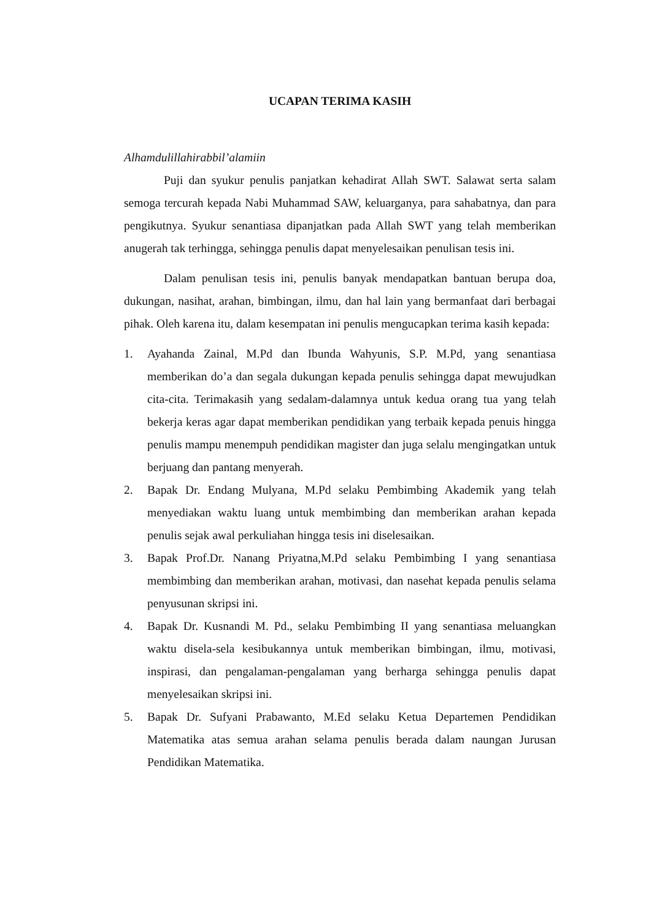UCAPAN TERIMA KASIH
Alhamdulillahirabbil’alamiin
Puji dan syukur penulis panjatkan kehadirat Allah SWT. Salawat serta salam semoga tercurah kepada Nabi Muhammad SAW, keluarganya, para sahabatnya, dan para pengikutnya. Syukur senantiasa dipanjatkan pada Allah SWT yang telah memberikan anugerah tak terhingga, sehingga penulis dapat menyelesaikan penulisan tesis ini.
Dalam penulisan tesis ini, penulis banyak mendapatkan bantuan berupa doa, dukungan, nasihat, arahan, bimbingan, ilmu, dan hal lain yang bermanfaat dari berbagai pihak. Oleh karena itu, dalam kesempatan ini penulis mengucapkan terima kasih kepada:
1. Ayahanda Zainal, M.Pd dan Ibunda Wahyunis, S.P. M.Pd, yang senantiasa memberikan do’a dan segala dukungan kepada penulis sehingga dapat mewujudkan cita-cita. Terimakasih yang sedalam-dalamnya untuk kedua orang tua yang telah bekerja keras agar dapat memberikan pendidikan yang terbaik kepada penuis hingga penulis mampu menempuh pendidikan magister dan juga selalu mengingatkan untuk berjuang dan pantang menyerah.
2. Bapak Dr. Endang Mulyana, M.Pd selaku Pembimbing Akademik yang telah menyediakan waktu luang untuk membimbing dan memberikan arahan kepada penulis sejak awal perkuliahan hingga tesis ini diselesaikan.
3. Bapak Prof.Dr. Nanang Priyatna,M.Pd selaku Pembimbing I yang senantiasa membimbing dan memberikan arahan, motivasi, dan nasehat kepada penulis selama penyusunan skripsi ini.
4. Bapak Dr. Kusnandi M. Pd., selaku Pembimbing II yang senantiasa meluangkan waktu disela-sela kesibukannya untuk memberikan bimbingan, ilmu, motivasi, inspirasi, dan pengalaman-pengalaman yang berharga sehingga penulis dapat menyelesaikan skripsi ini.
5. Bapak Dr. Sufyani Prabawanto, M.Ed selaku Ketua Departemen Pendidikan Matematika atas semua arahan selama penulis berada dalam naungan Jurusan Pendidikan Matematika.